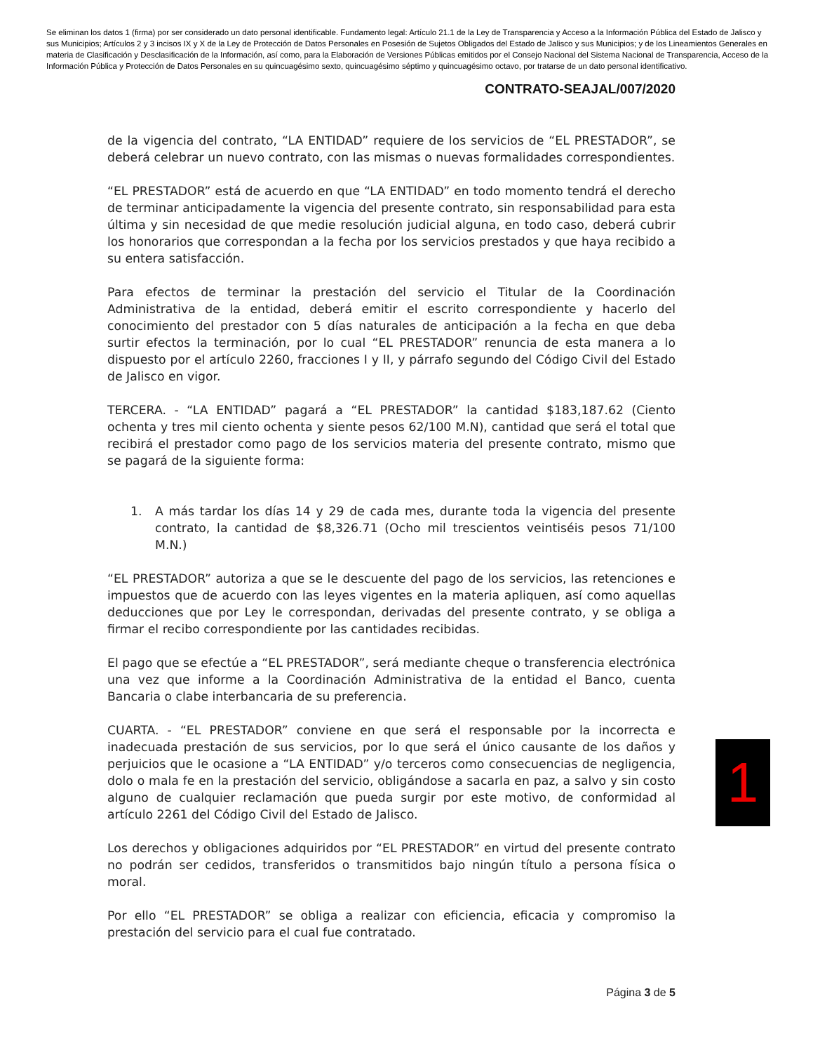Se eliminan los datos 1 (firma) por ser considerado un dato personal identificable. Fundamento legal: Artículo 21.1 de la Ley de Transparencia y Acceso a la Información Pública del Estado de Jalisco y sus Municipios; Artículos 2 y 3 incisos IX y X de la Ley de Protección de Datos Personales en Posesión de Sujetos Obligados del Estado de Jalisco y sus Municipios; y de los Lineamientos Generales en materia de Clasificación y Desclasificación de la Información, así como, para la Elaboración de Versiones Públicas emitidos por el Consejo Nacional del Sistema Nacional de Transparencia, Acceso de la Información Pública y Protección de Datos Personales en su quincuagésimo sexto, quincuagésimo séptimo y quincuagésimo octavo, por tratarse de un dato personal identificativo.
CONTRATO-SEAJAL/007/2020
de la vigencia del contrato, “LA ENTIDAD” requiere de los servicios de “EL PRESTADOR”, se deberá celebrar un nuevo contrato, con las mismas o nuevas formalidades correspondientes.
“EL PRESTADOR” está de acuerdo en que “LA ENTIDAD” en todo momento tendrá el derecho de terminar anticipadamente la vigencia del presente contrato, sin responsabilidad para esta última y sin necesidad de que medie resolución judicial alguna, en todo caso, deberá cubrir los honorarios que correspondan a la fecha por los servicios prestados y que haya recibido a su entera satisfacción.
Para efectos de terminar la prestación del servicio el Titular de la Coordinación Administrativa de la entidad, deberá emitir el escrito correspondiente y hacerlo del conocimiento del prestador con 5 días naturales de anticipación a la fecha en que deba surtir efectos la terminación, por lo cual “EL PRESTADOR” renuncia de esta manera a lo dispuesto por el artículo 2260, fracciones I y II, y párrafo segundo del Código Civil del Estado de Jalisco en vigor.
TERCERA. - “LA ENTIDAD” pagará a “EL PRESTADOR” la cantidad $183,187.62 (Ciento ochenta y tres mil ciento ochenta y siente pesos 62/100 M.N), cantidad que será el total que recibirá el prestador como pago de los servicios materia del presente contrato, mismo que se pagará de la siguiente forma:
1. A más tardar los días 14 y 29 de cada mes, durante toda la vigencia del presente contrato, la cantidad de $8,326.71 (Ocho mil trescientos veintiséis pesos 71/100 M.N.)
“EL PRESTADOR” autoriza a que se le descuente del pago de los servicios, las retenciones e impuestos que de acuerdo con las leyes vigentes en la materia apliquen, así como aquellas deducciones que por Ley le correspondan, derivadas del presente contrato, y se obliga a firmar el recibo correspondiente por las cantidades recibidas.
El pago que se efectúe a “EL PRESTADOR”, será mediante cheque o transferencia electrónica una vez que informe a la Coordinación Administrativa de la entidad el Banco, cuenta Bancaria o clabe interbancaria de su preferencia.
CUARTA. - “EL PRESTADOR” conviene en que será el responsable por la incorrecta e inadecuada prestación de sus servicios, por lo que será el único causante de los daños y perjuicios que le ocasione a “LA ENTIDAD” y/o terceros como consecuencias de negligencia, dolo o mala fe en la prestación del servicio, obligándose a sacarla en paz, a salvo y sin costo alguno de cualquier reclamación que pueda surgir por este motivo, de conformidad al artículo 2261 del Código Civil del Estado de Jalisco.
Los derechos y obligaciones adquiridos por “EL PRESTADOR” en virtud del presente contrato no podrán ser cedidos, transferidos o transmitidos bajo ningún título a persona física o moral.
Por ello “EL PRESTADOR” se obliga a realizar con eficiencia, eficacia y compromiso la prestación del servicio para el cual fue contratado.
1
Página 3 de 5